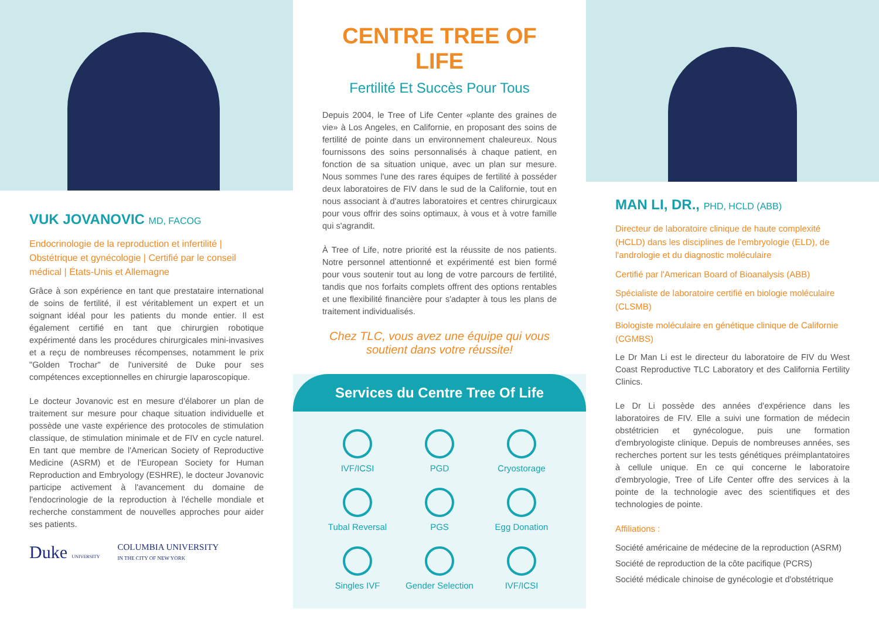VUK JOVANOVIC MD, FACOG
Endocrinologie de la reproduction et infertilité | Obstétrique et gynécologie | Certifié par le conseil médical | États-Unis et Allemagne
Grâce à son expérience en tant que prestataire international de soins de fertilité, il est véritablement un expert et un soignant idéal pour les patients du monde entier. Il est également certifié en tant que chirurgien robotique expérimenté dans les procédures chirurgicales mini-invasives et a reçu de nombreuses récompenses, notamment le prix "Golden Trochar" de l'université de Duke pour ses compétences exceptionnelles en chirurgie laparoscopique.
Le docteur Jovanovic est en mesure d'élaborer un plan de traitement sur mesure pour chaque situation individuelle et possède une vaste expérience des protocoles de stimulation classique, de stimulation minimale et de FIV en cycle naturel. En tant que membre de l'American Society of Reproductive Medicine (ASRM) et de l'European Society for Human Reproduction and Embryology (ESHRE), le docteur Jovanovic participe activement à l'avancement du domaine de l'endocrinologie de la reproduction à l'échelle mondiale et recherche constamment de nouvelles approches pour aider ses patients.
Duke UNIVERSITY
COLUMBIA UNIVERSITY
IN THE CITY OF NEW YORK
CENTRE TREE OF LIFE
Fertilité Et Succès Pour Tous
Depuis 2004, le Tree of Life Center «plante des graines de vie» à Los Angeles, en Californie, en proposant des soins de fertilité de pointe dans un environnement chaleureux. Nous fournissons des soins personnalisés à chaque patient, en fonction de sa situation unique, avec un plan sur mesure. Nous sommes l'une des rares équipes de fertilité à posséder deux laboratoires de FIV dans le sud de la Californie, tout en nous associant à d'autres laboratoires et centres chirurgicaux pour vous offrir des soins optimaux, à vous et à votre famille qui s'agrandit.
À Tree of Life, notre priorité est la réussite de nos patients. Notre personnel attentionné et expérimenté est bien formé pour vous soutenir tout au long de votre parcours de fertilité, tandis que nos forfaits complets offrent des options rentables et une flexibilité financière pour s'adapter à tous les plans de traitement individualisés.
Chez TLC, vous avez une équipe qui vous soutient dans votre réussite!
Services du Centre Tree Of Life
IVF/ICSI
PGD
Cryostorage
Tubal Reversal
PGS
Egg Donation
Singles IVF
Gender Selection
IVF/ICSI
MAN LI, DR., PHD, HCLD (ABB)
Directeur de laboratoire clinique de haute complexité (HCLD) dans les disciplines de l'embryologie (ELD), de l'andrologie et du diagnostic moléculaire
Certifié par l'American Board of Bioanalysis (ABB)
Spécialiste de laboratoire certifié en biologie moléculaire (CLSMB)
Biologiste moléculaire en génétique clinique de Californie (CGMBS)
Le Dr Man Li est le directeur du laboratoire de FIV du West Coast Reproductive TLC Laboratory et des California Fertility Clinics.
Le Dr Li possède des années d'expérience dans les laboratoires de FIV. Elle a suivi une formation de médecin obstétricien et gynécologue, puis une formation d'embryologiste clinique. Depuis de nombreuses années, ses recherches portent sur les tests génétiques préimplantatoires à cellule unique. En ce qui concerne le laboratoire d'embryologie, Tree of Life Center offre des services à la pointe de la technologie avec des scientifiques et des technologies de pointe.
Affiliations :
Société américaine de médecine de la reproduction (ASRM)
Société de reproduction de la côte pacifique (PCRS)
Société médicale chinoise de gynécologie et d'obstétrique